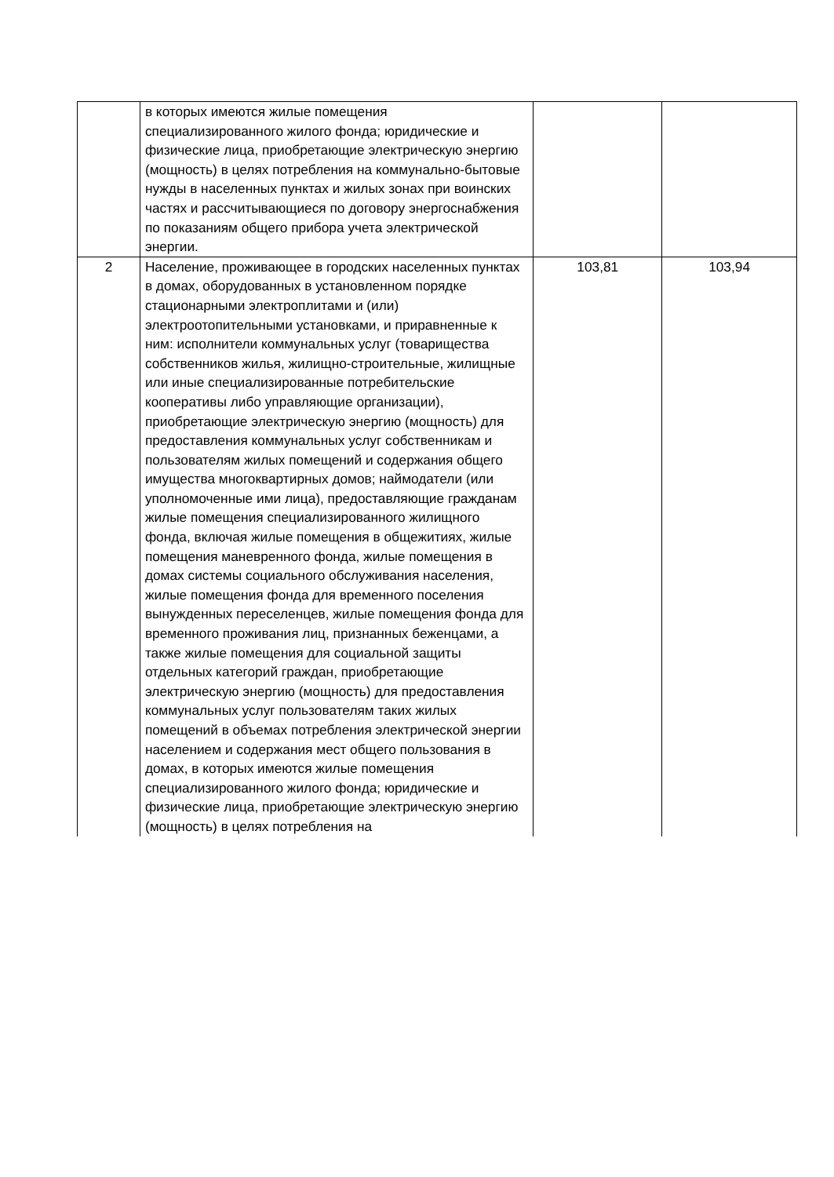| | в которых имеются жилые помещения специализированного жилого фонда; юридические и физические лица, приобретающие электрическую энергию (мощность) в целях потребления на коммунально-бытовые нужды в населенных пунктах и жилых зонах при воинских частях и рассчитывающиеся по договору энергоснабжения по показаниям общего прибора учета электрической энергии. | | |
| 2 | Население, проживающее в городских населенных пунктах в домах, оборудованных в установленном порядке стационарными электроплитами и (или) электроотопительными установками, и приравненные к ним: исполнители коммунальных услуг (товарищества собственников жилья, жилищно-строительные, жилищные или иные специализированные потребительские кооперативы либо управляющие организации), приобретающие электрическую энергию (мощность) для предоставления коммунальных услуг собственникам и пользователям жилых помещений и содержания общего имущества многоквартирных домов; наймодатели (или уполномоченные ими лица), предоставляющие гражданам жилые помещения специализированного жилищного фонда, включая жилые помещения в общежитиях, жилые помещения маневренного фонда, жилые помещения в домах системы социального обслуживания населения, жилые помещения фонда для временного поселения вынужденных переселенцев, жилые помещения фонда для временного проживания лиц, признанных беженцами, а также жилые помещения для социальной защиты отдельных категорий граждан, приобретающие электрическую энергию (мощность) для предоставления коммунальных услуг пользователям таких жилых помещений в объемах потребления электрической энергии населением и содержания мест общего пользования в домах, в которых имеются жилые помещения специализированного жилого фонда; юридические и физические лица, приобретающие электрическую энергию (мощность) в целях потребления на | 103,81 | 103,94 |